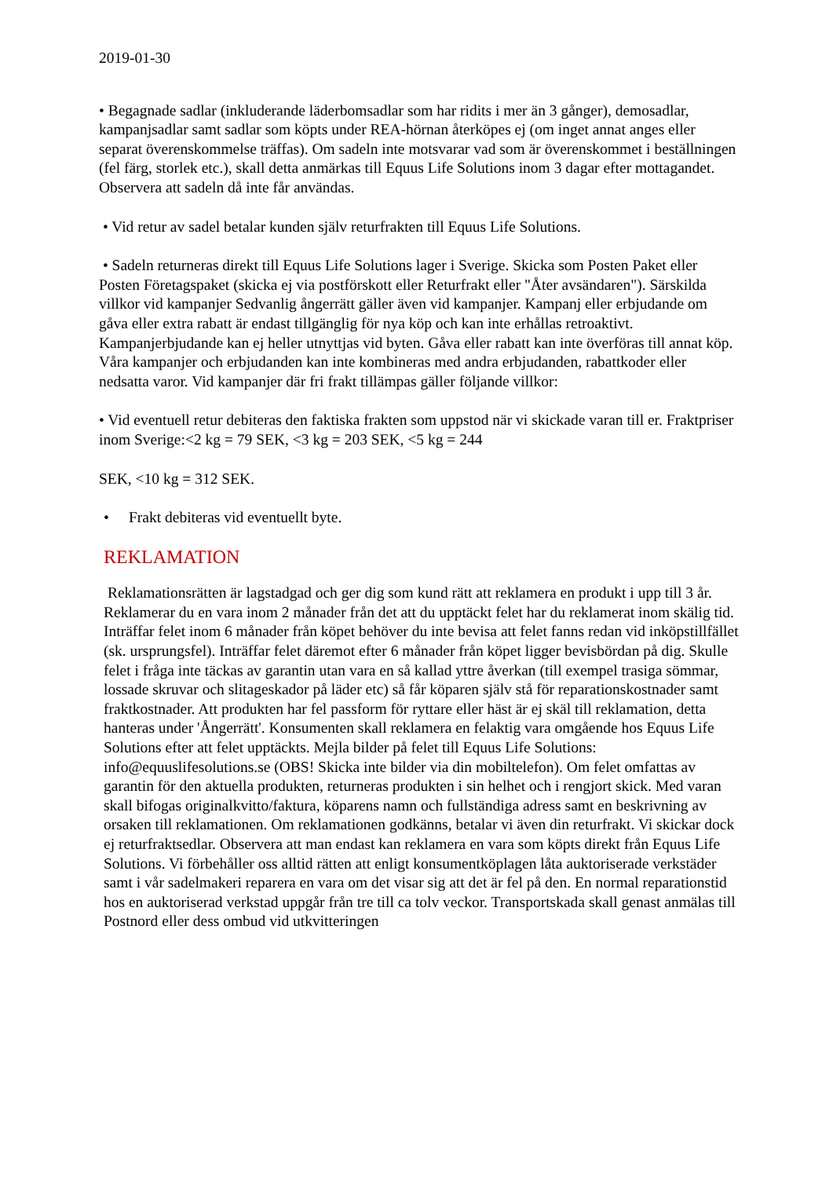2019-01-30
• Begagnade sadlar (inkluderande läderbomsadlar som har ridits i mer än 3 gånger), demosadlar, kampanjsadlar samt sadlar som köpts under REA-hörnan återköpes ej (om inget annat anges eller separat överenskommelse träffas). Om sadeln inte motsvarar vad som är överenskommet i beställningen (fel färg, storlek etc.), skall detta anmärkas till Equus Life Solutions inom 3 dagar efter mottagandet. Observera att sadeln då inte får användas.
• Vid retur av sadel betalar kunden själv returfrakten till Equus Life Solutions.
• Sadeln returneras direkt till Equus Life Solutions lager i Sverige. Skicka som Posten Paket eller Posten Företagspaket (skicka ej via postförskott eller Returfrakt eller "Åter avsändaren"). Särskilda villkor vid kampanjer Sedvanlig ångerrätt gäller även vid kampanjer. Kampanj eller erbjudande om gåva eller extra rabatt är endast tillgänglig för nya köp och kan inte erhållas retroaktivt. Kampanjerbjudande kan ej heller utnyttjas vid byten. Gåva eller rabatt kan inte överföras till annat köp. Våra kampanjer och erbjudanden kan inte kombineras med andra erbjudanden, rabattkoder eller nedsatta varor. Vid kampanjer där fri frakt tillämpas gäller följande villkor:
• Vid eventuell retur debiteras den faktiska frakten som uppstod när vi skickade varan till er. Fraktpriser inom Sverige:<2 kg = 79 SEK, <3 kg = 203 SEK, <5 kg = 244
SEK, <10 kg = 312 SEK.
• Frakt debiteras vid eventuellt byte.
REKLAMATION
Reklamationsrätten är lagstadgad och ger dig som kund rätt att reklamera en produkt i upp till 3 år. Reklamerar du en vara inom 2 månader från det att du upptäckt felet har du reklamerat inom skälig tid. Inträffar felet inom 6 månader från köpet behöver du inte bevisa att felet fanns redan vid inköpstillfället (sk. ursprungsfel). Inträffar felet däremot efter 6 månader från köpet ligger bevisbördan på dig. Skulle felet i fråga inte täckas av garantin utan vara en så kallad yttre åverkan (till exempel trasiga sömmar, lossade skruvar och slitageskador på läder etc) så får köparen själv stå för reparationskostnader samt fraktkostnader. Att produkten har fel passform för ryttare eller häst är ej skäl till reklamation, detta hanteras under 'Ångerrätt'. Konsumenten skall reklamera en felaktig vara omgående hos Equus Life Solutions efter att felet upptäckts. Mejla bilder på felet till Equus Life Solutions: info@equuslifesolutions.se (OBS! Skicka inte bilder via din mobiltelefon). Om felet omfattas av garantin för den aktuella produkten, returneras produkten i sin helhet och i rengjort skick. Med varan skall bifogas originalkvitto/faktura, köparens namn och fullständiga adress samt en beskrivning av orsaken till reklamationen. Om reklamationen godkänns, betalar vi även din returfrakt. Vi skickar dock ej returfraktsedlar. Observera att man endast kan reklamera en vara som köpts direkt från Equus Life Solutions. Vi förbehåller oss alltid rätten att enligt konsumentköplagen låta auktoriserade verkstäder samt i vår sadelmakeri reparera en vara om det visar sig att det är fel på den. En normal reparationstid hos en auktoriserad verkstad uppgår från tre till ca tolv veckor. Transportskada skall genast anmälas till Postnord eller dess ombud vid utkvitteringen